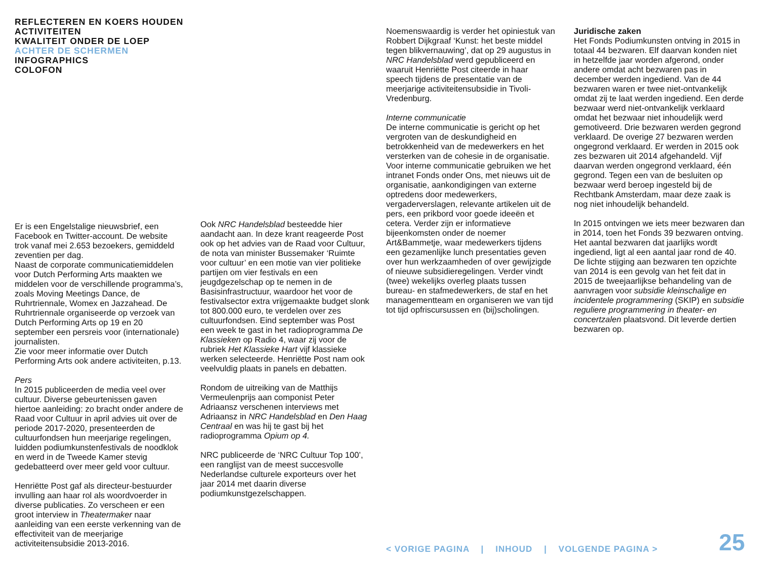REFLECTEREN EN KOERS HOUDEN
ACTIVITEITEN
KWALITEIT ONDER DE LOEP
ACHTER DE SCHERMEN
INFOGRAPHICS
COLOFON
Er is een Engelstalige nieuwsbrief, een Facebook en Twitter-account. De website trok vanaf mei 2.653 bezoekers, gemiddeld zeventien per dag.
Naast de corporate communicatiemiddelen voor Dutch Performing Arts maakten we middelen voor de verschillende programma’s, zoals Moving Meetings Dance, de Ruhrtriennale, Womex en Jazzahead. De Ruhrtriennale organiseerde op verzoek van Dutch Performing Arts op 19 en 20 september een persreis voor (internationale) journalisten.
Zie voor meer informatie over Dutch Performing Arts ook andere activiteiten, p.13.
Pers
In 2015 publiceerden de media veel over cultuur. Diverse gebeurtenissen gaven hiertoe aanleiding: zo bracht onder andere de Raad voor Cultuur in april advies uit over de periode 2017-2020, presenteerden de cultuurfondsen hun meerjarige regelingen, luidden podiumkunstenfestivals de noodklok en werd in de Tweede Kamer stevig gedebatteerd over meer geld voor cultuur.
Henriëtte Post gaf als directeur-bestuurder invulling aan haar rol als woordvoerder in diverse publicaties. Zo verscheen er een groot interview in Theatermaker naar aanleiding van een eerste verkenning van de effectiviteit van de meerjarige activiteitensubsidie 2013-2016.
Ook NRC Handelsblad besteedde hier aandacht aan. In deze krant reageerde Post ook op het advies van de Raad voor Cultuur, de nota van minister Bussemaker ‘Ruimte voor cultuur’ en een motie van vier politieke partijen om vier festivals en een jeugdgezelschap op te nemen in de Basisinfrastructuur, waardoor het voor de festivalsector extra vrijgemaakte budget slonk tot 800.000 euro, te verdelen over zes cultuurfondsen. Eind september was Post een week te gast in het radioprogramma De Klassieken op Radio 4, waar zij voor de rubriek Het Klassieke Hart vijf klassieke werken selecteerde. Henriëtte Post nam ook veelvuldig plaats in panels en debatten.
Rondom de uitreiking van de Matthijs Vermeulenprijs aan componist Peter Adriaansz verschenen interviews met Adriaansz in NRC Handelsblad en Den Haag Centraal en was hij te gast bij het radioprogramma Opium op 4.
NRC publiceerde de ‘NRC Cultuur Top 100’, een ranglijst van de meest succesvolle Nederlandse culturele exporteurs over het jaar 2014 met daarin diverse podiumkunstgezelschappen.
Noemenswaardig is verder het opiniestuk van Robbert Dijkgraaf ‘Kunst: het beste middel tegen blikvernauwing’, dat op 29 augustus in NRC Handelsblad werd gepubliceerd en waaruit Henriëtte Post citeerde in haar speech tijdens de presentatie van de meerjarige activiteitensubsidie in Tivoli-Vredenburg.
Interne communicatie
De interne communicatie is gericht op het vergroten van de deskundigheid en betrokkenheid van de medewerkers en het versterken van de cohesie in de organisatie. Voor interne communicatie gebruiken we het intranet Fonds onder Ons, met nieuws uit de organisatie, aankondigingen van externe optredens door medewerkers, vergaderverslagen, relevante artikelen uit de pers, een prikbord voor goede ideeën et cetera. Verder zijn er informatieve bijeenkomsten onder de noemer Art&Bammetje, waar medewerkers tijdens een gezamenlijke lunch presentaties geven over hun werkzaamheden of over gewijzigde of nieuwe subsidieregelingen. Verder vindt (twee) wekelijks overleg plaats tussen bureau- en stafmedewerkers, de staf en het managementteam en organiseren we van tijd tot tijd opfriscursussen en (bij)scholingen.
Juridische zaken
Het Fonds Podiumkunsten ontving in 2015 in totaal 44 bezwaren. Elf daarvan konden niet in hetzelfde jaar worden afgerond, onder andere omdat acht bezwaren pas in december werden ingediend. Van de 44 bezwaren waren er twee niet-ontvankelijk omdat zij te laat werden ingediend. Een derde bezwaar werd niet-ontvankelijk verklaard omdat het bezwaar niet inhoudelijk werd gemotiveerd. Drie bezwaren werden gegrond verklaard. De overige 27 bezwaren werden ongegrond verklaard. Er werden in 2015 ook zes bezwaren uit 2014 afgehandeld. Vijf daarvan werden ongegrond verklaard, één gegrond. Tegen een van de besluiten op bezwaar werd beroep ingesteld bij de Rechtbank Amsterdam, maar deze zaak is nog niet inhoudelijk behandeld.
In 2015 ontvingen we iets meer bezwaren dan in 2014, toen het Fonds 39 bezwaren ontving. Het aantal bezwaren dat jaarlijks wordt ingediend, ligt al een aantal jaar rond de 40. De lichte stijging aan bezwaren ten opzichte van 2014 is een gevolg van het feit dat in 2015 de tweejaarlijkse behandeling van de aanvragen voor subsidie kleinschalige en incidentele programmering (SKIP) en subsidie reguliere programmering in theater- en concertzalen plaatsvond. Dit leverde dertien bezwaren op.
< VORIGE PAGINA | INHOUD | VOLGENDE PAGINA > 25